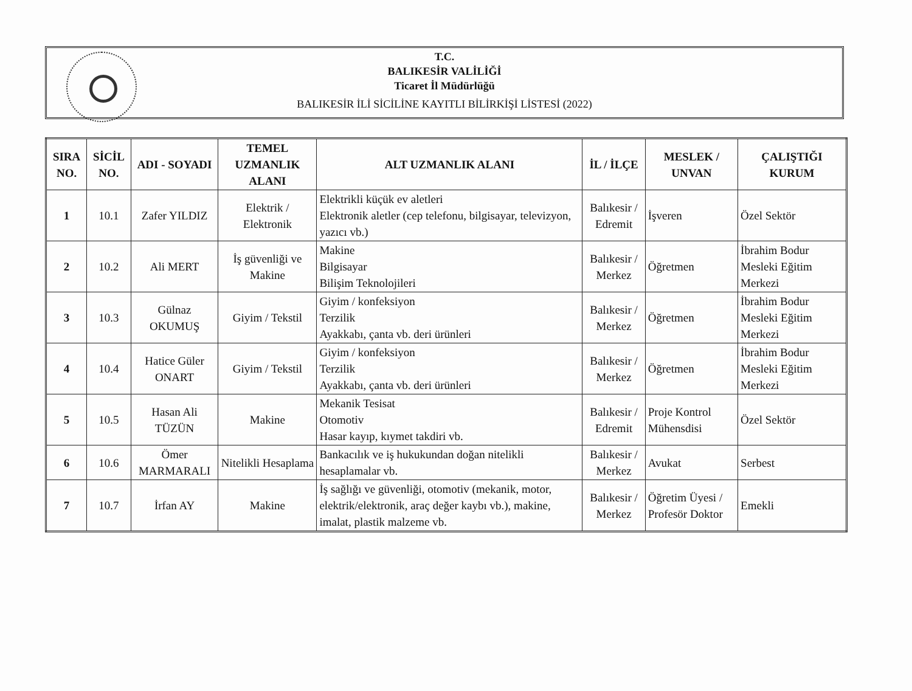T.C.
BALIKESİR VALİLİĞİ
Ticaret İl Müdürlüğü
BALIKESİR İLİ SİCİLİNE KAYITLI BİLİRKİŞİ LİSTESİ (2022)
| SIRA NO. | SİCİL NO. | ADI - SOYADI | TEMEL UZMANLIK ALANI | ALT UZMANLIK ALANI | İL / İLÇE | MESLEK / UNVAN | ÇALIŞTIĞI KURUM |
| --- | --- | --- | --- | --- | --- | --- | --- |
| 1 | 10.1 | Zafer YILDIZ | Elektrik / Elektronik | Elektrikli küçük ev aletleri Elektronik aletler (cep telefonu, bilgisayar, televizyon, yazıcı vb.) | Balıkesir / Edremit | İşveren | Özel Sektör |
| 2 | 10.2 | Ali MERT | İş güvenliği ve Makine | Makine Bilgisayar Bilişim Teknolojileri | Balıkesir / Merkez | Öğretmen | İbrahim Bodur Mesleki Eğitim Merkezi |
| 3 | 10.3 | Gülnaz OKUMUŞ | Giyim / Tekstil | Giyim / konfeksiyon Terzilik Ayakkabı, çanta vb. deri ürünleri | Balıkesir / Merkez | Öğretmen | İbrahim Bodur Mesleki Eğitim Merkezi |
| 4 | 10.4 | Hatice Güler ONART | Giyim / Tekstil | Giyim / konfeksiyon Terzilik Ayakkabı, çanta vb. deri ürünleri | Balıkesir / Merkez | Öğretmen | İbrahim Bodur Mesleki Eğitim Merkezi |
| 5 | 10.5 | Hasan Ali TÜZÜN | Makine | Mekanik Tesisat Otomotiv Hasar kayıp, kıymet takdiri vb. | Balıkesir / Edremit | Proje Kontrol Mühensdisi | Özel Sektör |
| 6 | 10.6 | Ömer MARMARALI | Nitelikli Hesaplama | Bankacılık ve iş hukukundan doğan nitelikli hesaplamalar vb. | Balıkesir / Merkez | Avukat | Serbest |
| 7 | 10.7 | İrfan AY | Makine | İş sağlığı ve güvenliği, otomotiv (mekanik, motor, elektrik/elektronik, araç değer kaybı vb.), makine, imalat, plastik malzeme vb. | Balıkesir / Merkez | Öğretim Üyesi / Profesör Doktor | Emekli |